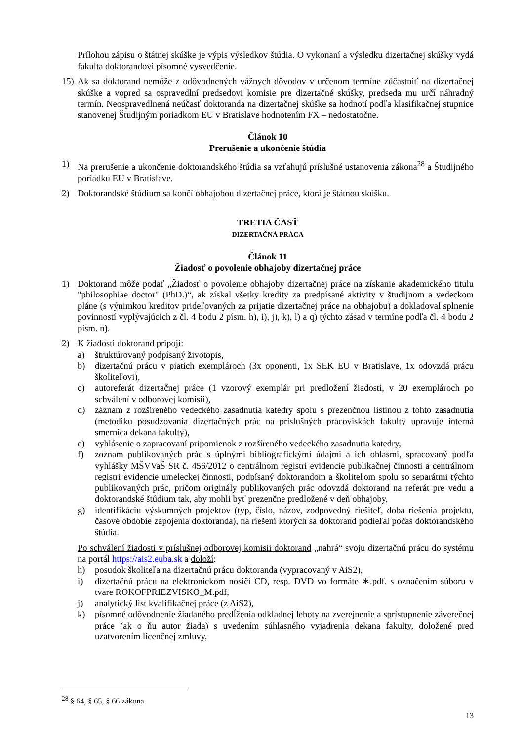Prílohou zápisu o štátnej skúške je výpis výsledkov štúdia. O vykonaní a výsledku dizertačnej skúšky vydá fakulta doktorandovi písomné vysvedčenie.
15) Ak sa doktorand nemôže z odôvodnených vážnych dôvodov v určenom termíne zúčastniť na dizertačnej skúške a vopred sa ospravedlní predsedovi komisie pre dizertačné skúšky, predseda mu určí náhradný termín. Neospravedlnená neúčasť doktoranda na dizertačnej skúške sa hodnotí podľa klasifikačnej stupnice stanovenej Študijným poriadkom EU v Bratislave hodnotením FX – nedostatočne.
Článok 10
Prerušenie a ukončenie štúdia
1) Na prerušenie a ukončenie doktorandského štúdia sa vzťahujú príslušné ustanovenia zákona<sup>28</sup> a Študijného poriadku EU v Bratislave.
2) Doktorandské štúdium sa končí obhajobou dizertačnej práce, ktorá je štátnou skúšku.
TRETIA ČASŤ
DIZERTAČNÁ PRÁCA
Článok 11
Žiadosť o povolenie obhajoby dizertačnej práce
1) Doktorand môže podať „Žiadosť o povolenie obhajoby dizertačnej práce na získanie akademického titulu "philosophiae doctor" (PhD.)“, ak získal všetky kredity za predpísané aktivity v študijnom a vedeckom pláne (s výnimkou kreditov prideľovaných za prijatie dizertačnej práce na obhajobu) a dokladoval splnenie povinností vyplývajúcich z čl. 4 bodu 2 písm. h), i), j), k), l) a q) týchto zásad v termíne podľa čl. 4 bodu 2 písm. n).
2) K žiadosti doktorand pripojí:
a) štruktúrovaný podpísaný životopis,
b) dizertačnú prácu v piatich exemplároch (3x oponenti, 1x SEK EU v Bratislave, 1x odovzdá prácu školiteľovi),
c) autoreferát dizertačnej práce (1 vzorový exemplár pri predložení žiadosti, v 20 exemplároch po schválení v odborovej komisii),
d) záznam z rozšíreného vedeckého zasadnutia katedry spolu s prezenčnou listinou z tohto zasadnutia (metodiku posudzovania dizertačných prác na príslušných pracoviskách fakulty upravuje interná smernica dekana fakulty),
e) vyhlásenie o zapracovaní pripomienok z rozšíreného vedeckého zasadnutia katedry,
f) zoznam publikovaných prác s úplnými bibliografickými údajmi a ich ohlasmi, spracovaný podľa vyhlášky MŠVVaŠ SR č. 456/2012 o centrálnom registri evidencie publikačnej činnosti a centrálnom registri evidencie umeleckej činnosti, podpísaný doktorandom a školiteľom spolu so separátmi týchto publikovaných prác, pričom originály publikovaných prác odovzdá doktorand na referát pre vedu a doktorandské štúdium tak, aby mohli byť prezenčne predložené v deň obhajoby,
g) identifikáciu výskumných projektov (typ, číslo, názov, zodpovedný riešiteľ, doba riešenia projektu, časové obdobie zapojenia doktoranda), na riešení ktorých sa doktorand podieľal počas doktorandského štúdia.
Po schválení žiadosti v príslušnej odborovej komisii doktorand „nahrá“ svoju dizertačnú prácu do systému na portál https://ais2.euba.sk a doloží:
h) posudok školiteľa na dizertačnú prácu doktoranda (vypracovaný v AiS2),
i) dizertačnú prácu na elektronickom nosiči CD, resp. DVD vo formáte ∗.pdf. s označením súboru v tvare ROKOFPRIEZVISKO_M.pdf,
j) analytický list kvalifikačnej práce (z AiS2),
k) písomné odôvodnenie žiadaného predĺženia odkladnej lehoty na zverejnenie a sprístupnenie záverečnej práce (ak o ňu autor žiada) s uvedením súhlasného vyjadrenia dekana fakulty, doložené pred uzatvorením licenčnej zmluvy,
<sup>28</sup> § 64, § 65, § 66 zákona
13